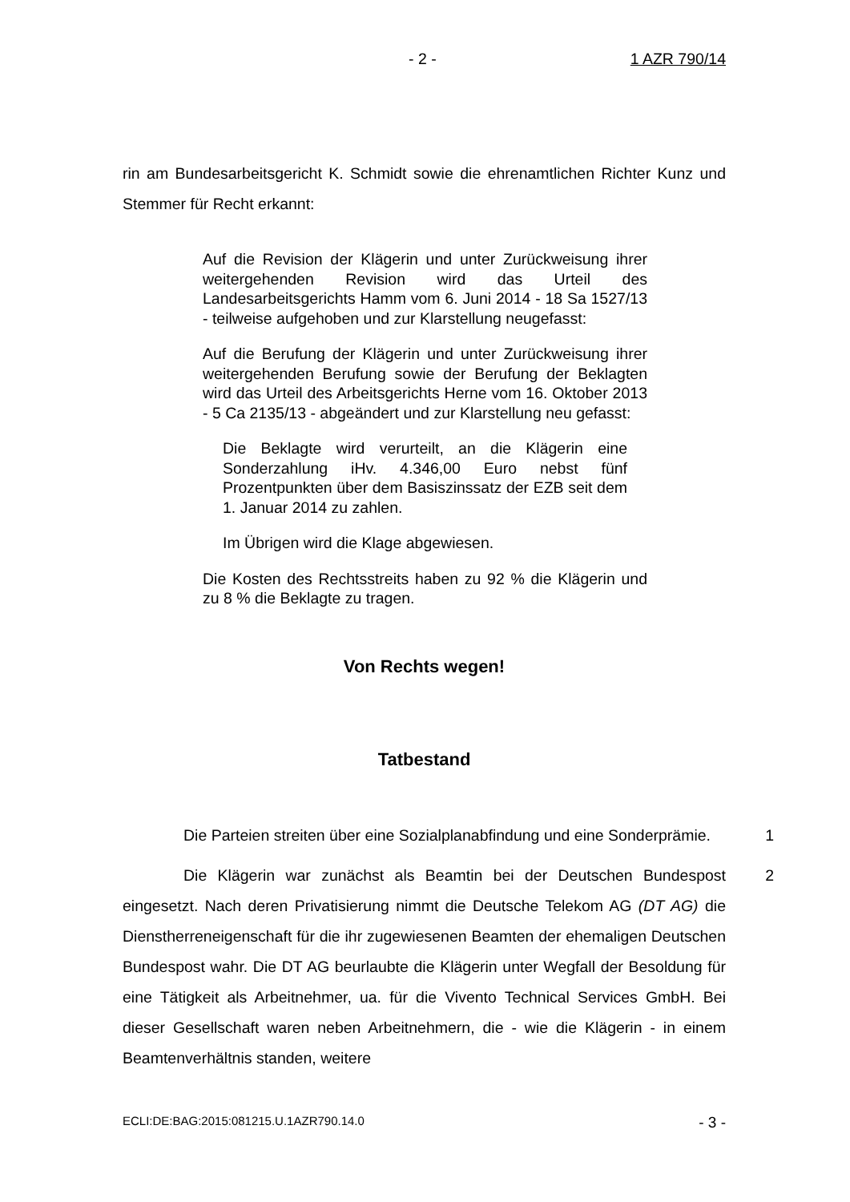- 2 - 1 AZR 790/14
rin am Bundesarbeitsgericht K. Schmidt sowie die ehrenamtlichen Richter Kunz und Stemmer für Recht erkannt:
Auf die Revision der Klägerin und unter Zurückweisung ihrer weitergehenden Revision wird das Urteil des Landesarbeitsgerichts Hamm vom 6. Juni 2014 - 18 Sa 1527/13 - teilweise aufgehoben und zur Klarstellung neugefasst:
Auf die Berufung der Klägerin und unter Zurückweisung ihrer weitergehenden Berufung sowie der Berufung der Beklagten wird das Urteil des Arbeitsgerichts Herne vom 16. Oktober 2013 - 5 Ca 2135/13 - abgeändert und zur Klarstellung neu gefasst:
Die Beklagte wird verurteilt, an die Klägerin eine Sonderzahlung iHv. 4.346,00 Euro nebst fünf Prozentpunkten über dem Basiszinssatz der EZB seit dem 1. Januar 2014 zu zahlen.
Im Übrigen wird die Klage abgewiesen.
Die Kosten des Rechtsstreits haben zu 92 % die Klägerin und zu 8 % die Beklagte zu tragen.
Von Rechts wegen!
Tatbestand
Die Parteien streiten über eine Sozialplanabfindung und eine Sonderprämie.
1
Die Klägerin war zunächst als Beamtin bei der Deutschen Bundespost eingesetzt. Nach deren Privatisierung nimmt die Deutsche Telekom AG (DT AG) die Dienstherreneigenschaft für die ihr zugewiesenen Beamten der ehemaligen Deutschen Bundespost wahr. Die DT AG beurlaubte die Klägerin unter Wegfall der Besoldung für eine Tätigkeit als Arbeitnehmer, ua. für die Vivento Technical Services GmbH. Bei dieser Gesellschaft waren neben Arbeitnehmern, die - wie die Klägerin - in einem Beamtenverhältnis standen, weitere
2
ECLI:DE:BAG:2015:081215.U.1AZR790.14.0 - 3 -